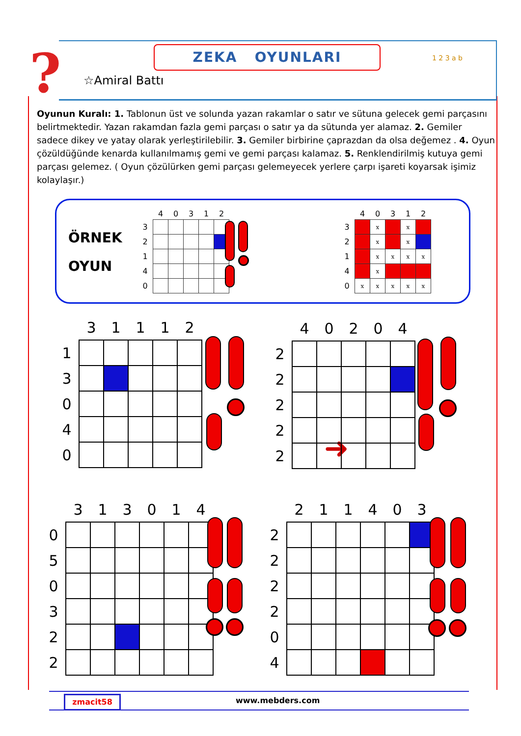? ZEKA OYUNLARI
☆Amiral Battı
1 2 3 a b
Oyunun Kuralı: 1. Tablonun üst ve solunda yazan rakamlar o satır ve sütuna gelecek gemi parçasını belirtmektedir. Yazan rakamdan fazla gemi parçası o satır ya da sütunda yer alamaz. 2. Gemiler sadece dikey ve yatay olarak yerleştirilebilir. 3. Gemiler birbirine çaprazdan da olsa değemez . 4. Oyun çözüldüğünde kenarda kullanılmamış gemi ve gemi parçası kalamaz. 5. Renklendirilmiş kutuya gemi parçası gelemez. ( Oyun çözülürken gemi parçası gelemeyecek yerlere çarpı işareti koyarsak işimiz kolaylaşır.)
ÖRNEK
OYUN
| | 4 | 0 | 3 | 1 | 2 |
| --- | --- | --- | --- | --- | --- |
| 3 | | | | | |
| 2 | | | | | |
| 1 | | | | | |
| 4 | | | | | |
| 0 | | | | | |
➜
| | 4 | 0 | 3 | 1 | 2 |
| --- | --- | --- | --- | --- | --- |
| 3 | | x | | x | |
| 2 | | x | | x | |
| 1 | | x | x | x | x |
| 4 | | x | | | |
| 0 | x | x | x | x | x |
| | 3 | 1 | 1 | 1 | 2 |
| --- | --- | --- | --- | --- | --- |
| 1 | | | | | |
| 3 | | | | | |
| 0 | | | | | |
| 4 | | | | | |
| 0 | | | | | |
| | 4 | 0 | 2 | 0 | 4 |
| --- | --- | --- | --- | --- | --- |
| 2 | | | | | |
| 2 | | | | | |
| 2 | | | | | |
| 2 | | | | | |
| 2 | | | | | |
| | 3 | 1 | 3 | 0 | 1 | 4 |
| --- | --- | --- | --- | --- | --- | --- |
| 0 | | | | | | |
| 5 | | | | | | |
| 0 | | | | | | |
| 3 | | | | | | |
| 2 | | | | | | |
| 2 | | | | | | |
| | 2 | 1 | 1 | 4 | 0 | 3 |
| --- | --- | --- | --- | --- | --- | --- |
| 2 | | | | | | |
| 2 | | | | | | |
| 2 | | | | | | |
| 2 | | | | | | |
| 0 | | | | | | |
| 4 | | | | | | |
zmacit58 www.mebders.com